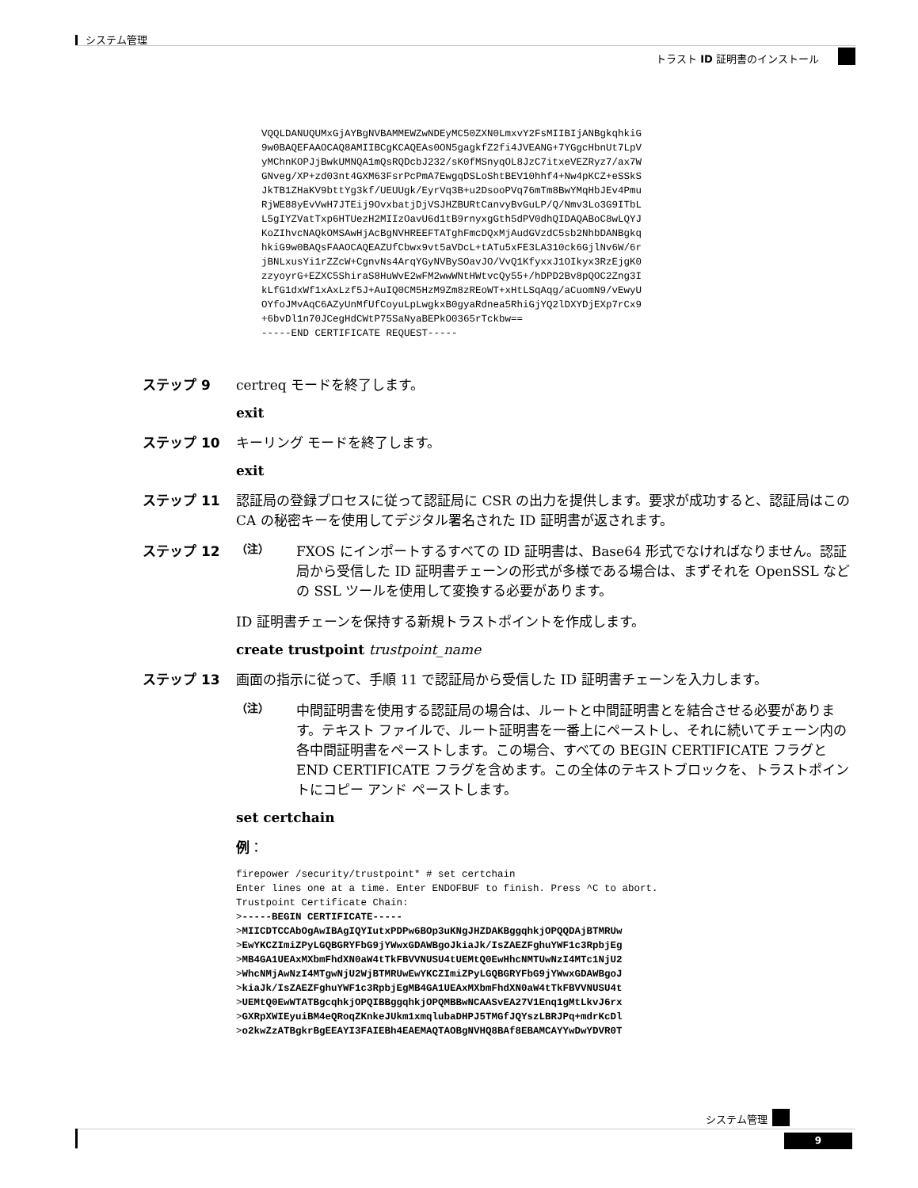システム管理
トラスト ID 証明書のインストール
VQQLDANUQUMxGjAYBgNVBAMMEWZwNDEyMC50ZXN0LmxvY2FsMIIBIjANBgkqhkiG
9w0BAQEFAAOCAQ8AMIIBCgKCAQEAs0ON5gagkfZ2fi4JVEANG+7YGgcHbnUt7LpV
yMChnKOPJjBwkUMNQA1mQsRQDcbJ232/sK0fMSnyqOL8JzC7itxeVEZRyz7/ax7W
GNveg/XP+zd03nt4GXM63FsrPcPmA7EwgqDSLoShtBEV10hhf4+Nw4pKCZ+eSSkS
JkTB1ZHaKV9bttYg3kf/UEUUgk/EyrVq3B+u2DsooPVq76mTm8BwYMqHbJEv4Pmu
RjWE88yEvVwH7JTEij9OvxbatjDjVSJHZBURtCanvyBvGuLP/Q/Nmv3Lo3G9ITbL
L5gIYZVatTxp6HTUezH2MIIzOavU6d1tB9rnyxgGth5dPV0dhQIDAQABoC8wLQYJ
KoZIhvcNAQkOMSAwHjAcBgNVHREEFTATghFmcDQxMjAudGVzdC5sb2NhbDANBgkq
hkiG9w0BAQsFAAOCAQEAZUfCbwx9vt5aVDcL+tATu5xFE3LA310ck6GjlNv6W/6r
jBNLxusYi1rZZcW+CgnvNs4ArqYGyNVBySOavJO/VvQ1KfyxxJ1OIkyx3RzEjgK0
zzyoyrG+EZXC5ShiraS8HuWvE2wFM2wwWNtHWtvcQy55+/hDPD2Bv8pQOC2Zng3I
kLfG1dxWf1xAxLzf5J+AuIQ0CM5HzM9Zm8zREoWT+xHtLSqAqg/aCuomN9/vEwyU
OYfoJMvAqC6AZyUnMfUfCoyuLpLwgkxB0gyaRdnea5RhiGjYQ2lDXYDjEXp7rCx9
+6bvDl1n70JCegHdCWtP75SaNyaBEPkO0365rTckbw==
-----END CERTIFICATE REQUEST-----
ステップ 9 certreq モードを終了します。
exit
ステップ 10 キーリング モードを終了します。
exit
ステップ 11 認証局の登録プロセスに従って認証局に CSR の出力を提供します。要求が成功すると、認証局はこの CA の秘密キーを使用してデジタル署名された ID 証明書が返されます。
ステップ 12
（注）
FXOS にインポートするすべての ID 証明書は、Base64 形式でなければなりません。認証局から受信した ID 証明書チェーンの形式が多様である場合は、まずそれを OpenSSL などの SSL ツールを使用して変換する必要があります。
ID 証明書チェーンを保持する新規トラストポイントを作成します。
create trustpoint trustpoint_name
ステップ 13 画面の指示に従って、手順 11 で認証局から受信した ID 証明書チェーンを入力します。
（注）
中間証明書を使用する認証局の場合は、ルートと中間証明書とを結合させる必要があります。テキスト ファイルで、ルート証明書を一番上にペーストし、それに続いてチェーン内の各中間証明書をペーストします。この場合、すべての BEGIN CERTIFICATE フラグと END CERTIFICATE フラグを含めます。この全体のテキストブロックを、トラストポイントにコピー アンド ペーストします。
set certchain
例：
firepower /security/trustpoint* # set certchain
Enter lines one at a time. Enter ENDOFBUF to finish. Press ^C to abort.
Trustpoint Certificate Chain:
>-----BEGIN CERTIFICATE-----
>MIICDTCCAbOgAwIBAgIQYIutxPDPw6BOp3uKNgJHZDAKBggqhkjOPQQDAjBTMRUw
>EwYKCZImiZPyLGQBGRYFbG9jYWwxGDAWBgoJkiaJk/IsZAEZFghuYWF1c3RpbjEg
>MB4GA1UEAxMXbmFhdXN0aW4tTkFBVVNUSU4tUEMtQ0EwHhcNMTUwNzI4MTc1NjU2
>WhcNMjAwNzI4MTgwNjU2WjBTMRUwEwYKCZImiZPyLGQBGRYFbG9jYWwxGDAWBgoJ
>kiaJk/IsZAEZFghuYWF1c3RpbjEgMB4GA1UEAxMXbmFhdXN0aW4tTkFBVVNUSU4t
>UEMtQ0EwWTATBgcqhkjOPQIBBggqhkjOPQMBBwNCAASvEA27V1Enq1gMtLkvJ6rx
>GXRpXWIEyuiBM4eQRoqZKnkeJUkm1xmqlubaDHPJ5TMGfJQYszLBRJPq+mdrKcDl
>o2kwZzATBgkrBgEEAYI3FAIEBh4EAEMAQTAOBgNVHQ8BAf8EBAMCAYYwDwYDVR0T
システム管理
9